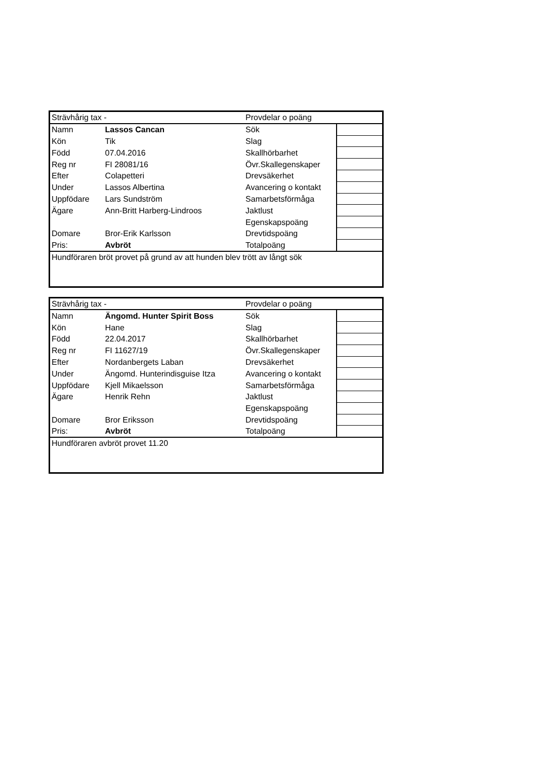| Strävhårig tax - | | Provdelar o poäng | |
| Namn | Lassos Cancan | Sök | |
| Kön | Tik | Slag | |
| Född | 07.04.2016 | Skallhörbarhet | |
| Reg nr | FI 28081/16 | Övr.Skallegenskaper | |
| Efter | Colapetteri | Drevsäkerhet | |
| Under | Lassos Albertina | Avancering o kontakt | |
| Uppfödare | Lars Sundström | Samarbetsförmåga | |
| Ägare | Ann-Britt Harberg-Lindroos | Jaktlust | |
| | | Egenskapspoäng | |
| Domare | Bror-Erik Karlsson | Drevtidspoäng | |
| Pris: | Avbröt | Totalpoäng | |
| Hundföraren bröt provet på grund av att hunden blev trött av långt sök | | | |
| Strävhårig tax - | | Provdelar o poäng | |
| Namn | Ängomd. Hunter Spirit Boss | Sök | |
| Kön | Hane | Slag | |
| Född | 22.04.2017 | Skallhörbarhet | |
| Reg nr | FI 11627/19 | Övr.Skallegenskaper | |
| Efter | Nordanbergets Laban | Drevsäkerhet | |
| Under | Ängomd. Hunterindisguise Itza | Avancering o kontakt | |
| Uppfödare | Kjell Mikaelsson | Samarbetsförmåga | |
| Ägare | Henrik Rehn | Jaktlust | |
| | | Egenskapspoäng | |
| Domare | Bror Eriksson | Drevtidspoäng | |
| Pris: | Avbröt | Totalpoäng | |
| Hundföraren avbröt provet 11.20 | | | |